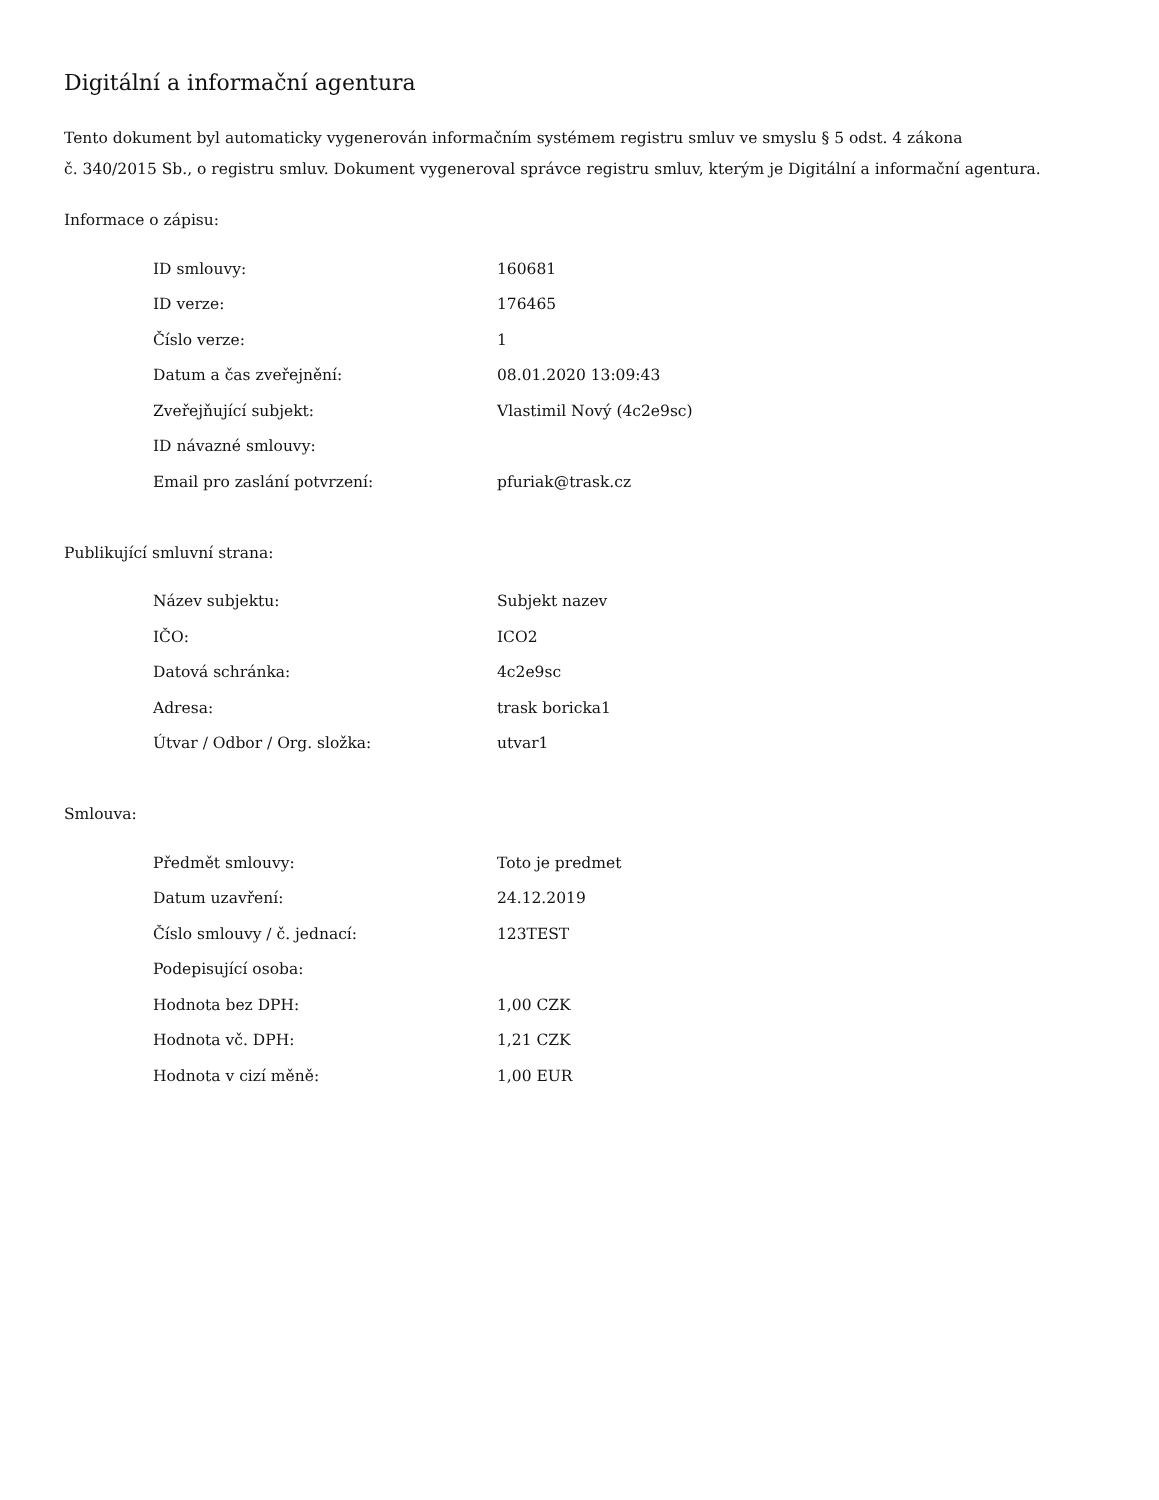Digitální a informační agentura
Tento dokument byl automaticky vygenerován informačním systémem registru smluv ve smyslu § 5 odst. 4 zákona
č. 340/2015 Sb., o registru smluv. Dokument vygeneroval správce registru smluv, kterým je Digitální a informační agentura.
Informace o zápisu:
| ID smlouvy: | 160681 |
| ID verze: | 176465 |
| Číslo verze: | 1 |
| Datum a čas zveřejnění: | 08.01.2020 13:09:43 |
| Zveřejňující subjekt: | Vlastimil Nový (4c2e9sc) |
| ID návazné smlouvy: | |
| Email pro zaslání potvrzení: | pfuriak@trask.cz |
Publikující smluvní strana:
| Název subjektu: | Subjekt nazev |
| IČO: | ICO2 |
| Datová schránka: | 4c2e9sc |
| Adresa: | trask boricka1 |
| Útvar / Odbor / Org. složka: | utvar1 |
Smlouva:
| Předmět smlouvy: | Toto je predmet |
| Datum uzavření: | 24.12.2019 |
| Číslo smlouvy / č. jednací: | 123TEST |
| Podepisující osoba: | |
| Hodnota bez DPH: | 1,00 CZK |
| Hodnota vč. DPH: | 1,21 CZK |
| Hodnota v cizí měně: | 1,00 EUR |